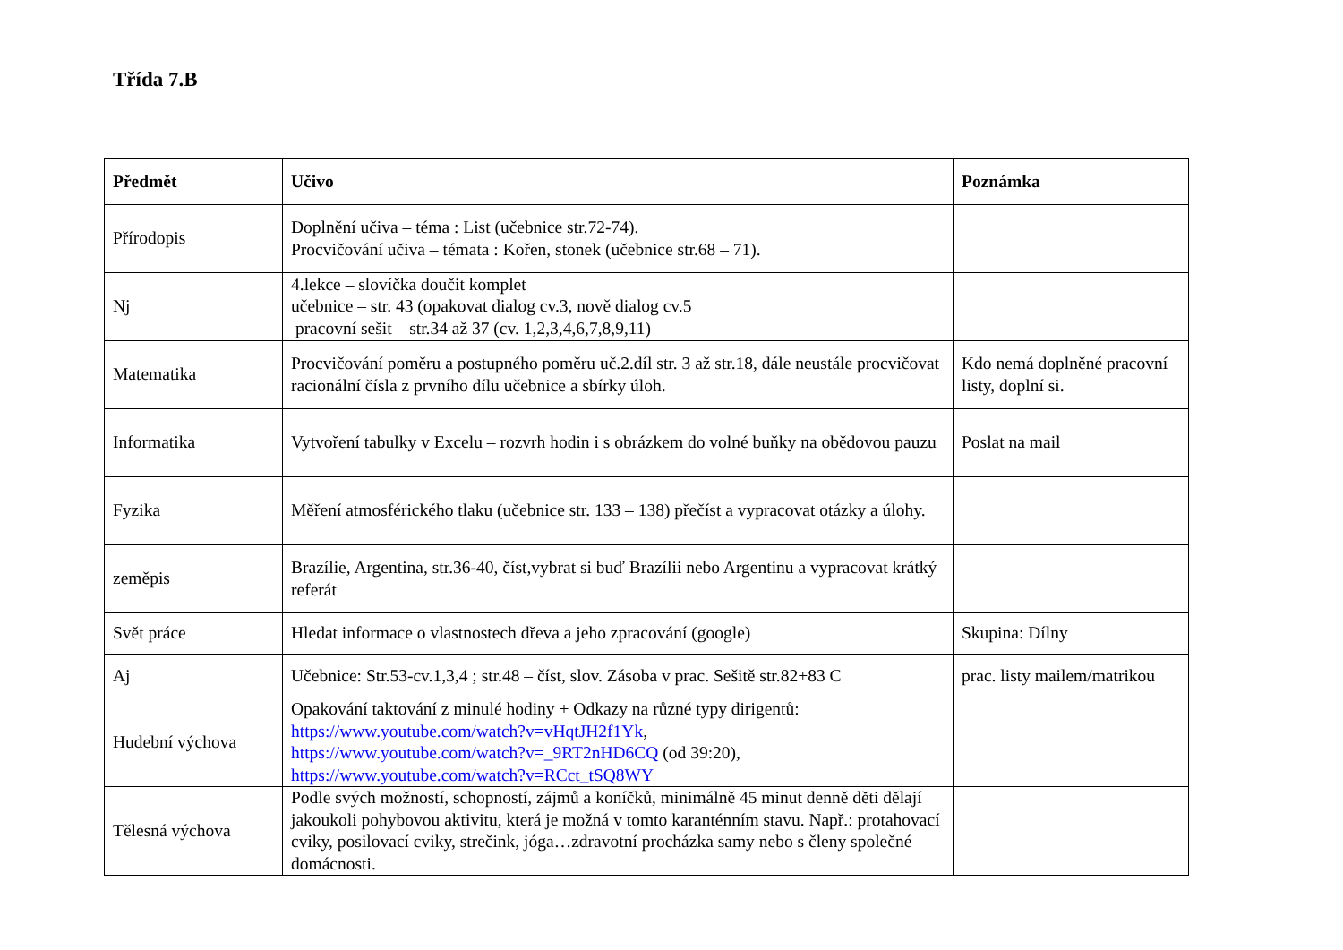Třída 7.B
| Předmět | Učivo | Poznámka |
| --- | --- | --- |
| Přírodopis | Doplnění učiva – téma : List (učebnice str.72-74). Procvičování učiva – témata : Kořen, stonek (učebnice str.68 – 71). | |
| Nj | 4.lekce – slovíčka doučit komplet učebnice – str. 43 (opakovat dialog cv.3, nově dialog cv.5 pracovní sešit – str.34 až 37 (cv. 1,2,3,4,6,7,8,9,11) | |
| Matematika | Procvičování poměru a postupného poměru uč.2.díl str. 3 až str.18, dále neustále procvičovat racionální čísla z prvního dílu učebnice a sbírky úloh. | Kdo nemá doplněné pracovní listy, doplní si. |
| Informatika | Vytvoření tabulky v Excelu – rozvrh hodin i s obrázkem do volné buňky na obědovou pauzu | Poslat na mail |
| Fyzika | Měření atmosférického tlaku (učebnice str. 133 – 138) přečíst a vypracovat otázky a úlohy. | |
| zeměpis | Brazílie, Argentina, str.36-40, číst,vybrat si buď Brazílii nebo Argentinu a vypracovat krátký referát | |
| Svět práce | Hledat informace o vlastnostech dřeva a jeho zpracování (google) | Skupina: Dílny |
| Aj | Učebnice: Str.53-cv.1,3,4 ; str.48 – číst, slov. Zásoba v prac. Sešitě str.82+83 C | prac. listy mailem/matrikou |
| Hudební výchova | Opakování taktování z minulé hodiny + Odkazy na různé typy dirigentů: https://www.youtube.com/watch?v=vHqtJH2f1Yk , https://www.youtube.com/watch?v=_9RT2nHD6CQ (od 39:20), https://www.youtube.com/watch?v=RCct_tSQ8WY | |
| Tělesná výchova | Podle svých možností, schopností, zájmů a koníčků, minimálně 45 minut denně děti dělají jakoukoli pohybovou aktivitu, která je možná v tomto karanténním stavu. Např.: protahovací cviky, posilovací cviky, strečink, jóga…zdravotní procházka samy nebo s členy společné domácnosti. | |